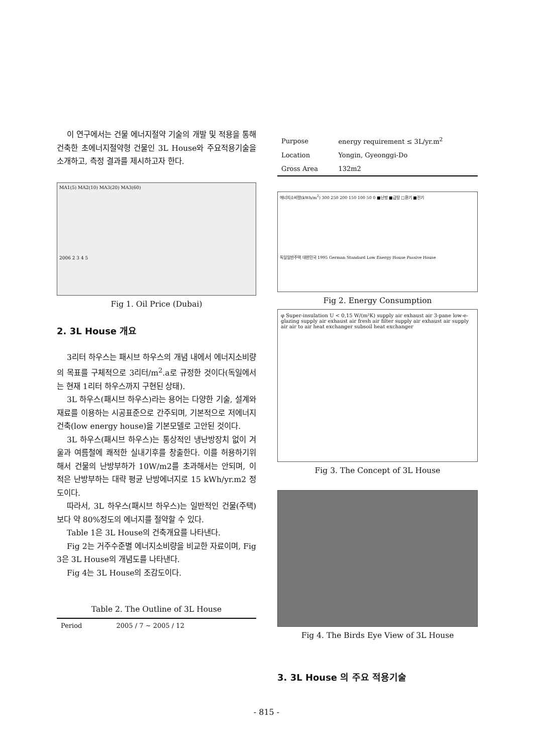이 연구에서는 건물 에너지절약 기술의 개발 및 적용을 통해 건축한 초에너지절약형 건물인 3L House와 주요적용기술을 소개하고, 측정 결과를 제시하고자 한다.
MA1(5) MA2(10) MA3(20) MA3(60)
2006 2 3 4 5
Fig 1. Oil Price (Dubai)
2. 3L House 개요
3리터 하우스는 패시브 하우스의 개념 내에서 에너지소비량의 목표를 구체적으로 3리터/m<sup>2</sup>.a로 규정한 것이다(독일에서는 현재 1리터 하우스까지 구현된 상태).
3L 하우스(패시브 하우스)라는 용어는 다양한 기술, 설계와 재료를 이용하는 시공표준으로 간주되며, 기본적으로 저에너지건축(low energy house)을 기본모델로 고안된 것이다.
3L 하우스(패시브 하우스)는 통상적인 냉난방장치 없이 겨울과 여름철에 쾌적한 실내기후를 창출한다. 이를 허용하기위해서 건물의 난방부하가 10W/m2를 초과해서는 안되며, 이 적은 난방부하는 대략 평균 난방에너지로 15 kWh/yr.m2 정도이다.
따라서, 3L 하우스(패시브 하우스)는 일반적인 건물(주택)보다 약 80%정도의 에너지를 절약할 수 있다.
Table 1은 3L House의 건축개요를 나타낸다.
Fig 2는 거주수준별 에너지소비량을 비교한 자료이며, Fig 3은 3L House의 개념도를 나타낸다.
Fig 4는 3L House의 조감도이다.
Table 2. The Outline of 3L House
| Period | 2005 / 7 ~ 2005 / 12 |
| Purpose | energy requirement ≤ 3L/yr.m<sup>2</sup> |
| Location | Yongin, Gyeonggi-Do |
| Gross Area | 132m2 |
에너지소비량(kWh/m<sup>2</sup>) 300 250 200 150 100 50 0 ■난방 ■급탕 □환기 ■전기
독일일반주택 대한민국 1995 German Standard Low Energy House Passive House
Fig 2. Energy Consumption
φ Super-insulation U < 0,15 W/(m²K) supply air exhaust air 3-pane low-e-glazing supply air exhaust air fresh air filter supply air exhaust air supply air air to air heat exchanger subsoil heat exchanger
Fig 3. The Concept of 3L House
Fig 4. The Birds Eye View of 3L House
3. 3L House 의 주요 적용기술
- 815 -